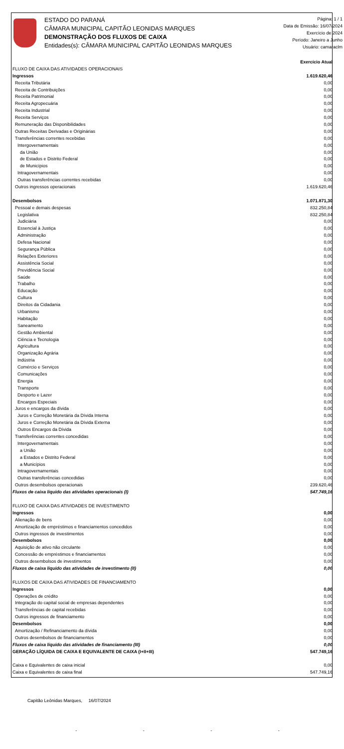ESTADO DO PARANÁ
CÂMARA MUNICIPAL CAPITÃO LEONIDAS MARQUES
DEMONSTRAÇÃO DOS FLUXOS DE CAIXA
Entidades(s): CÂMARA MUNICIPAL CAPITÃO LEONIDAS MARQUES
Página: 1 / 1
Data de Emissão: 16/07/2024
Exercício de 2024
Período: Janeiro a Junho
Usuário: camaraclm
| | Exercício Atual |
| FLUXO DE CAIXA DAS ATIVIDADES OPERACIONAIS | |
| Ingressos | 1.619.620,46 |
| Receita Tributária | 0,00 |
| Receita de Contribuições | 0,00 |
| Receita Patrimonial | 0,00 |
| Receita Agropecuária | 0,00 |
| Receita Industrial | 0,00 |
| Receita Serviços | 0,00 |
| Remuneração das Disponibilidades | 0,00 |
| Outras Receitas Derivadas e Originárias | 0,00 |
| Transferências correntes recebidas | 0,00 |
| Intergovernamentais | 0,00 |
| da União | 0,00 |
| de Estados e Distrito Federal | 0,00 |
| de Municípios | 0,00 |
| Intragovernamentais | 0,00 |
| Outras transferências correntes recebidas | 0,00 |
| Outros ingressos operacionais | 1.619.620,46 |
| Desembolsos | 1.071.871,30 |
| Pessoal e demais despesas | 832.250,84 |
| Legislativa | 832.250,84 |
| Judiciária | 0,00 |
| Essencial à Justiça | 0,00 |
| Administração | 0,00 |
| Defesa Nacional | 0,00 |
| Segurança Pública | 0,00 |
| Relações Exteriores | 0,00 |
| Assistência Social | 0,00 |
| Previdência Social | 0,00 |
| Saúde | 0,00 |
| Trabalho | 0,00 |
| Educação | 0,00 |
| Cultura | 0,00 |
| Direitos da Cidadania | 0,00 |
| Urbanismo | 0,00 |
| Habitação | 0,00 |
| Saneamento | 0,00 |
| Gestão Ambiental | 0,00 |
| Ciência e Tecnologia | 0,00 |
| Agricultura | 0,00 |
| Organização Agrária | 0,00 |
| Indústria | 0,00 |
| Comércio e Serviços | 0,00 |
| Comunicações | 0,00 |
| Energia | 0,00 |
| Transporte | 0,00 |
| Desporto e Lazer | 0,00 |
| Encargos Especiais | 0,00 |
| Juros e encargos da dívida | 0,00 |
| Juros e Correção Monetária da Dívida Interna | 0,00 |
| Juros e Correção Monetária da Dívida Externa | 0,00 |
| Outros Encargos da Dívida | 0,00 |
| Transferências correntes concedidas | 0,00 |
| Intergovernamentais | 0,00 |
| a União | 0,00 |
| a Estados e Distrito Federal | 0,00 |
| a Municípios | 0,00 |
| Intragovernamentais | 0,00 |
| Outras transferências concedidas | 0,00 |
| Outros desembolsos operacionais | 239.620,46 |
| Fluxos de caixa líquido das atividades operacionais (I) | 547.749,16 |
| FLUXO DE CAIXA DAS ATIVIDADES DE INVESTIMENTO | |
| Ingressos | 0,00 |
| Alienação de bens | 0,00 |
| Amortização de empréstimos e financiamentos concedidos | 0,00 |
| Outros ingressos de investimentos | 0,00 |
| Desembolsos | 0,00 |
| Aquisição de ativo não circulante | 0,00 |
| Concessão de empréstimos e financiamentos | 0,00 |
| Outros desembolsos de investimentos | 0,00 |
| Fluxos de caixa líquido das atividades de investimento (II) | 0,00 |
| FLUXOS DE CAIXA DAS ATIVIDADES DE FINANCIAMENTO | |
| Ingressos | 0,00 |
| Operações de crédito | 0,00 |
| Integração do capital social de empresas dependentes | 0,00 |
| Transferências de capital recebidas | 0,00 |
| Outros ingressos de financiamento | 0,00 |
| Desembolsos | 0,00 |
| Amortização / Refinanciamento da dívida | 0,00 |
| Outros desembolsos de financiamentos | 0,00 |
| Fluxos de caixa líquido das atividades de financiamento (III) | 0,00 |
| GERAÇÃO LÍQUIDA DE CAIXA E EQUIVALENTE DE CAIXA (I+II+III) | 547.749,16 |
| Caixa e Equivalentes de caixa inicial | 0,00 |
| Caixa e Equivalentes de caixa final | 547.749,16 |
Capitão Leônidas Marques, 16/07/2024
- - - -